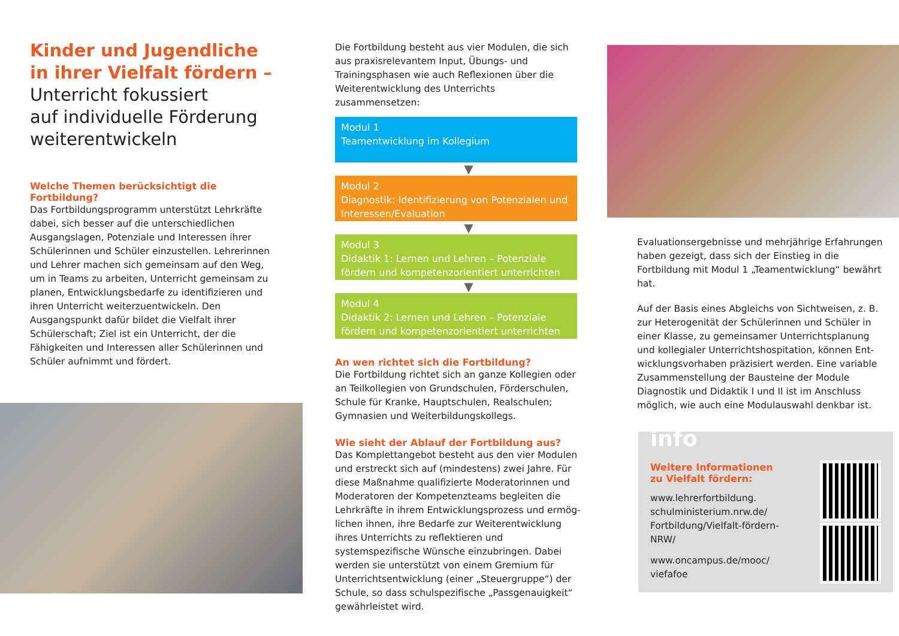Kinder und Jugendliche
in ihrer Vielfalt fördern –
Unterricht fokussiert
auf individuelle Förderung
weiterentwickeln
Welche Themen berücksichtigt die Fortbildung?
Das Fortbildungsprogramm unterstützt Lehrkräfte dabei, sich besser auf die unterschiedlichen Ausgangs­lagen, Potenziale und Interessen ihrer Schülerinnen und Schüler einzustellen. Lehrerinnen und Lehrer machen sich gemeinsam auf den Weg, um in Teams zu arbeiten, Unterricht gemeinsam zu planen, Entwick­lungsbedarfe zu identifizieren und ihren Unterricht weiterzuentwickeln. Den Ausgangspunkt dafür bildet die Vielfalt ihrer Schülerschaft; Ziel ist ein Unterricht, der die Fähigkeiten und Interessen aller Schülerinnen und Schüler aufnimmt und fördert.
Die Fortbildung besteht aus vier Modulen, die sich aus praxisrelevantem Input, Übungs- und Trainingsphasen wie auch Reflexionen über die Weiterentwicklung des Unterrichts zusammensetzen:
Modul 1
Teamentwicklung im Kollegium
▼
Modul 2
Diagnostik: Identifizierung von Potenzialen und Interessen/Evaluation
▼
Modul 3
Didaktik 1: Lernen und Lehren – Potenziale fördern und kompetenzorientiert unterrichten
▼
Modul 4
Didaktik 2: Lernen und Lehren – Potenziale fördern und kompetenzorientiert unterrichten
An wen richtet sich die Fortbildung?
Die Fortbildung richtet sich an ganze Kollegien oder an Teilkollegien von Grundschulen, Förderschulen, Schule für Kranke, Hauptschulen, Realschulen; Gymnasien und Weiterbildungskollegs.
Wie sieht der Ablauf der Fortbildung aus?
Das Komplettangebot besteht aus den vier Modulen und erstreckt sich auf (mindestens) zwei Jahre. Für diese Maßnahme qualifizierte Moderatorinnen und Moderatoren der Kompetenzteams begleiten die Lehrkräfte in ihrem Entwicklungsprozess und ermög­lichen ihnen, ihre Bedarfe zur Weiterentwicklung ihres Unterrichts zu reflektieren und systemspezifische Wünsche einzubringen. Dabei werden sie unterstützt von einem Gremium für Unterrichtsentwicklung (einer „Steuergruppe“) der Schule, so dass schulspezifische „Passgenauigkeit“ gewährleistet wird.
Evaluationsergebnisse und mehrjährige Erfahrungen haben gezeigt, dass sich der Einstieg in die Fortbildung mit Modul 1 „Teamentwicklung“ bewährt hat.
Auf der Basis eines Abgleichs von Sichtweisen, z. B. zur Heterogenität der Schülerinnen und Schüler in einer Klasse, zu gemeinsamer Unterrichtsplanung und kollegialer Unterrichtshospitation, können Ent­wicklungsvorhaben präzisiert werden. Eine variable Zusammenstellung der Bausteine der Module Diagnostik und Didaktik I und II ist im Anschluss möglich, wie auch eine Modulauswahl denkbar ist.
info
Weitere Informationen zu Vielfalt fördern:
www.lehrerfortbildung.
schulministerium.nrw.de/
Fortbildung/Vielfalt-fördern-NRW/
www.oncampus.de/mooc/
viefafoe